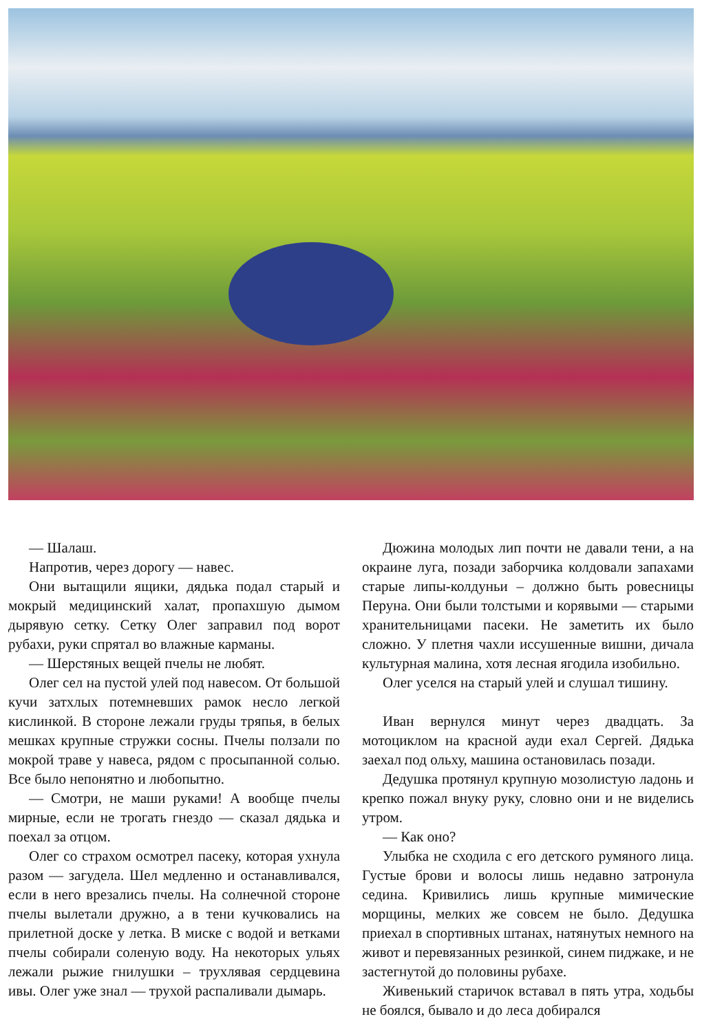— Шалаш.
Напротив, через дорогу — навес.
Они вытащили ящики, дядька подал старый и мокрый медицинский халат, пропахшую дымом дырявую сетку. Сетку Олег заправил под ворот рубахи, руки спрятал во влажные карманы.
— Шерстяных вещей пчелы не любят.
Олег сел на пустой улей под навесом. От большой кучи затхлых потемневших рамок несло легкой кислинкой. В стороне лежали груды тряпья, в белых мешках крупные стружки сосны. Пчелы ползали по мокрой траве у навеса, рядом с просыпанной солью. Все было непонятно и любопытно.
— Смотри, не маши руками! А вообще пчелы мирные, если не трогать гнездо — сказал дядька и поехал за отцом.
Олег со страхом осмотрел пасеку, которая ухнула разом — загудела. Шел медленно и останавливался, если в него врезались пчелы. На солнечной стороне пчелы вылетали дружно, а в тени кучковались на прилетной доске у летка. В миске с водой и ветками пчелы собирали соленую воду. На некоторых ульях лежали рыжие гнилушки – трухлявая сердцевина ивы. Олег уже знал — трухой распаливали дымарь.
Дюжина молодых лип почти не давали тени, а на окраине луга, позади заборчика колдовали запахами старые липы-колдуньи – должно быть ровесницы Перуна. Они были толстыми и корявыми — старыми хранительницами пасеки. Не заметить их было сложно. У плетня чахли иссушенные вишни, дичала культурная малина, хотя лесная ягодила изобильно.
Олег уселся на старый улей и слушал тишину.
Иван вернулся минут через двадцать. За мотоциклом на красной ауди ехал Сергей. Дядька заехал под ольху, машина остановилась позади.
Дедушка протянул крупную мозолистую ладонь и крепко пожал внуку руку, словно они и не виделись утром.
— Как оно?
Улыбка не сходила с его детского румяного лица. Густые брови и волосы лишь недавно затронула седина. Кривились лишь крупные мимические морщины, мелких же совсем не было. Дедушка приехал в спортивных штанах, натянутых немного на живот и перевязанных резинкой, синем пиджаке, и не застегнутой до половины рубахе.
Живенький старичок вставал в пять утра, ходьбы не боялся, бывало и до леса добирался